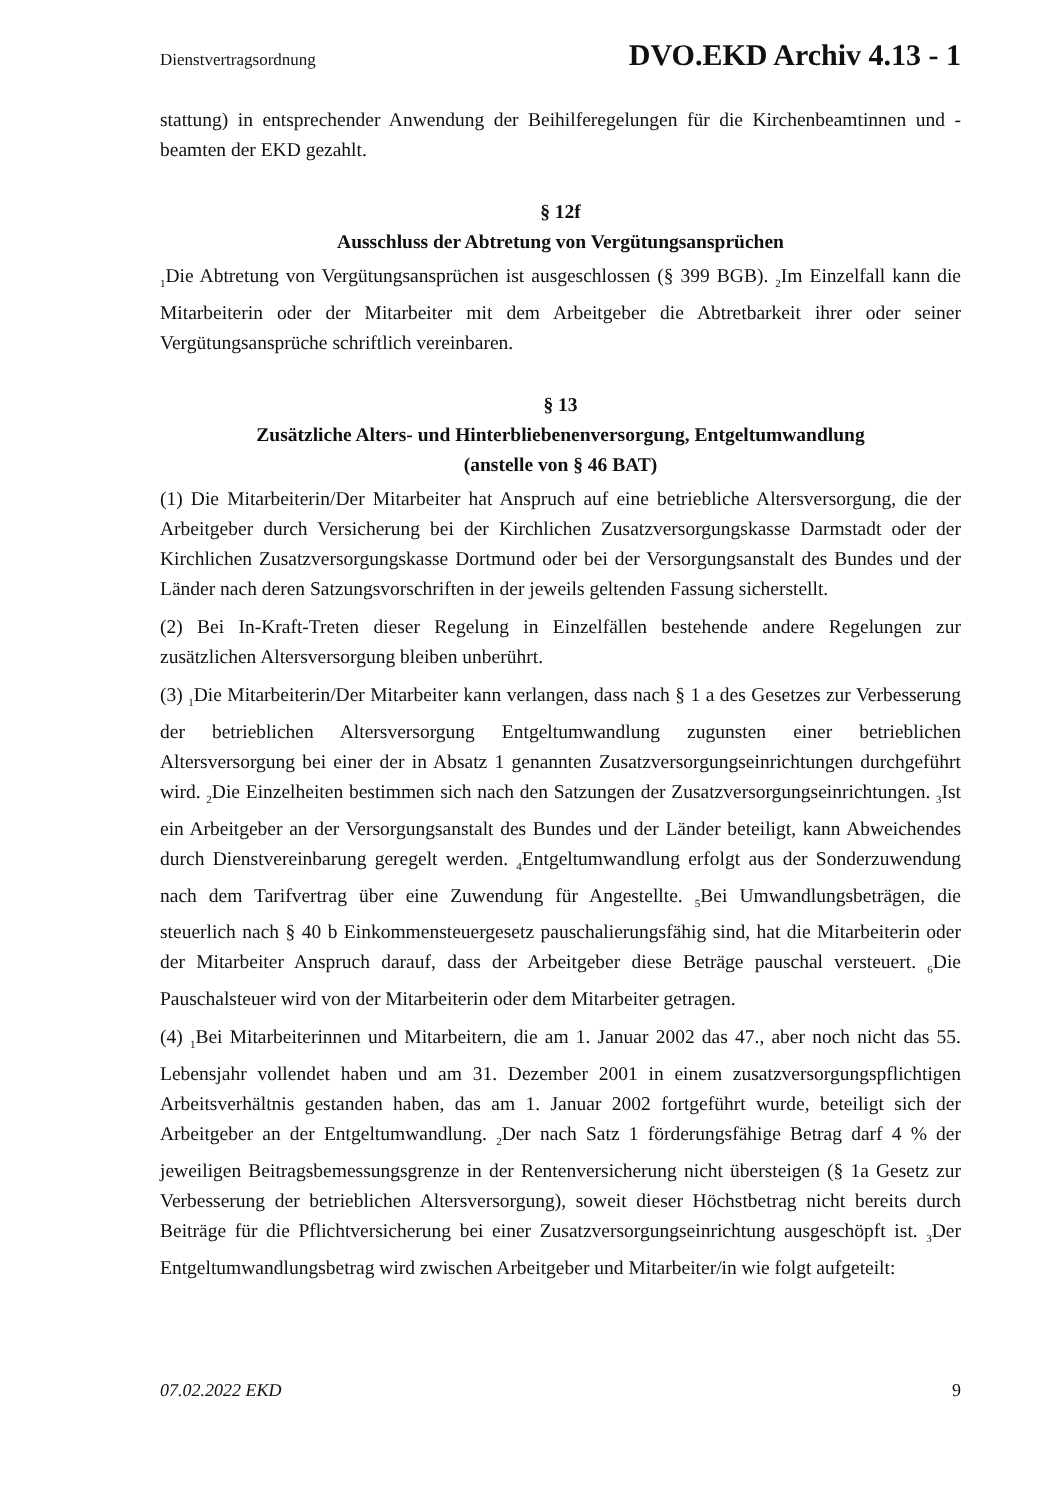Dienstvertragsordnung DVO.EKD Archiv 4.13 - 1
stattung) in entsprechender Anwendung der Beihilferegelungen für die Kirchenbeamtinnen und -beamten der EKD gezahlt.
§ 12f
Ausschluss der Abtretung von Vergütungsansprüchen
<sub>1</sub>Die Abtretung von Vergütungsansprüchen ist ausgeschlossen (§ 399 BGB). <sub>2</sub>Im Einzelfall kann die Mitarbeiterin oder der Mitarbeiter mit dem Arbeitgeber die Abtretbarkeit ihrer oder seiner Vergütungsansprüche schriftlich vereinbaren.
§ 13
Zusätzliche Alters- und Hinterbliebenenversorgung, Entgeltumwandlung
(anstelle von § 46 BAT)
(1) Die Mitarbeiterin/Der Mitarbeiter hat Anspruch auf eine betriebliche Altersversorgung, die der Arbeitgeber durch Versicherung bei der Kirchlichen Zusatzversorgungskasse Darmstadt oder der Kirchlichen Zusatzversorgungskasse Dortmund oder bei der Versorgungsanstalt des Bundes und der Länder nach deren Satzungsvorschriften in der jeweils geltenden Fassung sicherstellt.
(2) Bei In-Kraft-Treten dieser Regelung in Einzelfällen bestehende andere Regelungen zur zusätzlichen Altersversorgung bleiben unberührt.
(3) <sub>1</sub>Die Mitarbeiterin/Der Mitarbeiter kann verlangen, dass nach § 1 a des Gesetzes zur Verbesserung der betrieblichen Altersversorgung Entgeltumwandlung zugunsten einer betrieblichen Altersversorgung bei einer der in Absatz 1 genannten Zusatzversorgungseinrichtungen durchgeführt wird. <sub>2</sub>Die Einzelheiten bestimmen sich nach den Satzungen der Zusatzversorgungseinrichtungen. <sub>3</sub>Ist ein Arbeitgeber an der Versorgungsanstalt des Bundes und der Länder beteiligt, kann Abweichendes durch Dienstvereinbarung geregelt werden. <sub>4</sub>Entgeltumwandlung erfolgt aus der Sonderzuwendung nach dem Tarifvertrag über eine Zuwendung für Angestellte. <sub>5</sub>Bei Umwandlungsbeträgen, die steuerlich nach § 40 b Einkommensteuergesetz pauschalierungsfähig sind, hat die Mitarbeiterin oder der Mitarbeiter Anspruch darauf, dass der Arbeitgeber diese Beträge pauschal versteuert. <sub>6</sub>Die Pauschalsteuer wird von der Mitarbeiterin oder dem Mitarbeiter getragen.
(4) <sub>1</sub>Bei Mitarbeiterinnen und Mitarbeitern, die am 1. Januar 2002 das 47., aber noch nicht das 55. Lebensjahr vollendet haben und am 31. Dezember 2001 in einem zusatzversorgungspflichtigen Arbeitsverhältnis gestanden haben, das am 1. Januar 2002 fortgeführt wurde, beteiligt sich der Arbeitgeber an der Entgeltumwandlung. <sub>2</sub>Der nach Satz 1 förderungsfähige Betrag darf 4 % der jeweiligen Beitragsbemessungsgrenze in der Rentenversicherung nicht übersteigen (§ 1a Gesetz zur Verbesserung der betrieblichen Altersversorgung), soweit dieser Höchstbetrag nicht bereits durch Beiträge für die Pflichtversicherung bei einer Zusatzversorgungseinrichtung ausgeschöpft ist. <sub>3</sub>Der Entgeltumwandlungsbetrag wird zwischen Arbeitgeber und Mitarbeiter/in wie folgt aufgeteilt:
07.02.2022 EKD 9